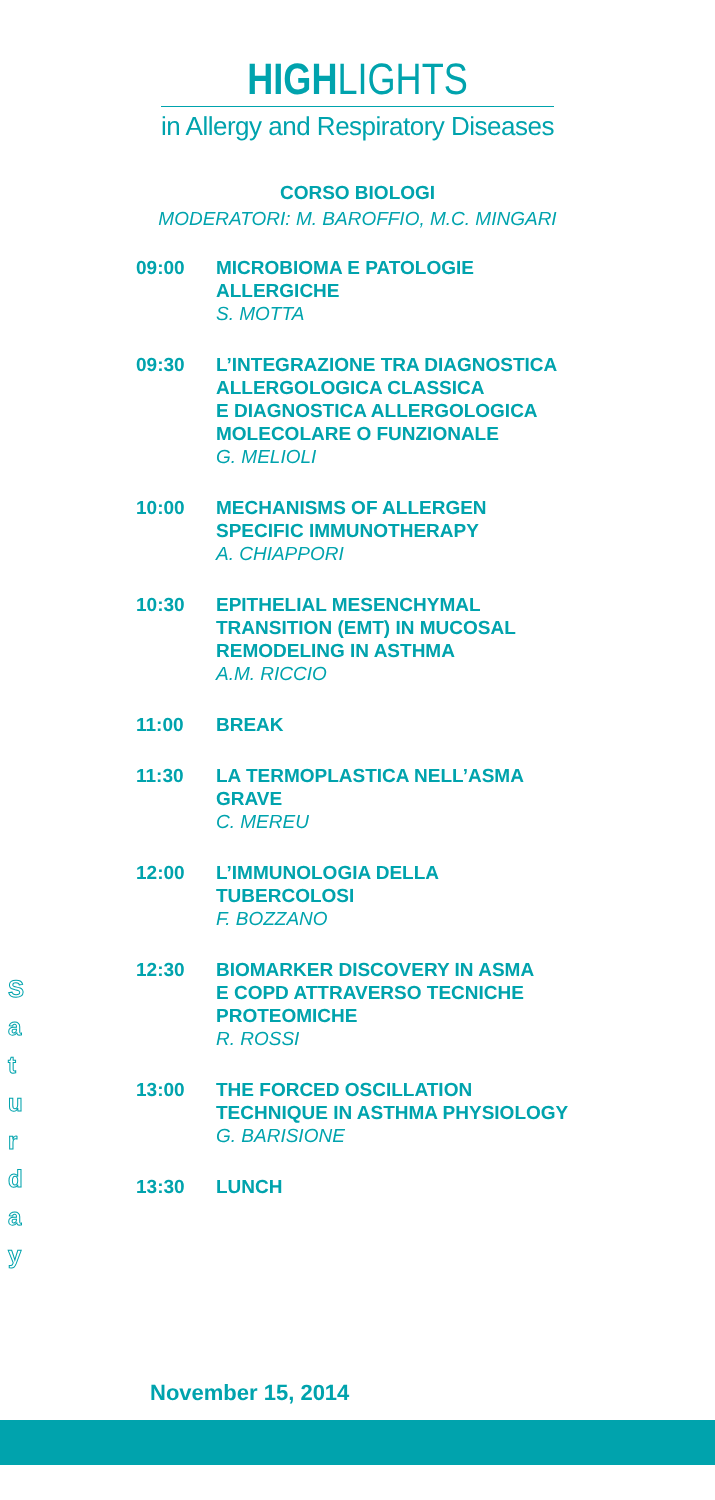HIGHLIGHTS
in Allergy and Respiratory Diseases
CORSO BIOLOGI
MODERATORI: M. BAROFFIO, M.C. MINGARI
| 09:00 | MICROBIOMA E PATOLOGIE ALLERGICHE S. MOTTA |
| 09:30 | L’INTEGRAZIONE TRA DIAGNOSTICA ALLERGOLOGICA CLASSICA E DIAGNOSTICA ALLERGOLOGICA MOLECOLARE O FUNZIONALE G. MELIOLI |
| 10:00 | MECHANISMS OF ALLERGEN SPECIFIC IMMUNOTHERAPY A. CHIAPPORI |
| 10:30 | EPITHELIAL MESENCHYMAL TRANSITION (EMT) IN MUCOSAL REMODELING IN ASTHMA A.M. RICCIO |
| 11:00 | BREAK |
| 11:30 | LA TERMOPLASTICA NELL’ASMA GRAVE C. MEREU |
| 12:00 | L’IMMUNOLOGIA DELLA TUBERCOLOSI F. BOZZANO |
| 12:30 | BIOMARKER DISCOVERY IN ASMA E COPD ATTRAVERSO TECNICHE PROTEOMICHE R. ROSSI |
| 13:00 | THE FORCED OSCILLATION TECHNIQUE IN ASTHMA PHYSIOLOGY G. BARISIONE |
| 13:30 | LUNCH |
S
a
t
u
r
d
a
y
November 15, 2014